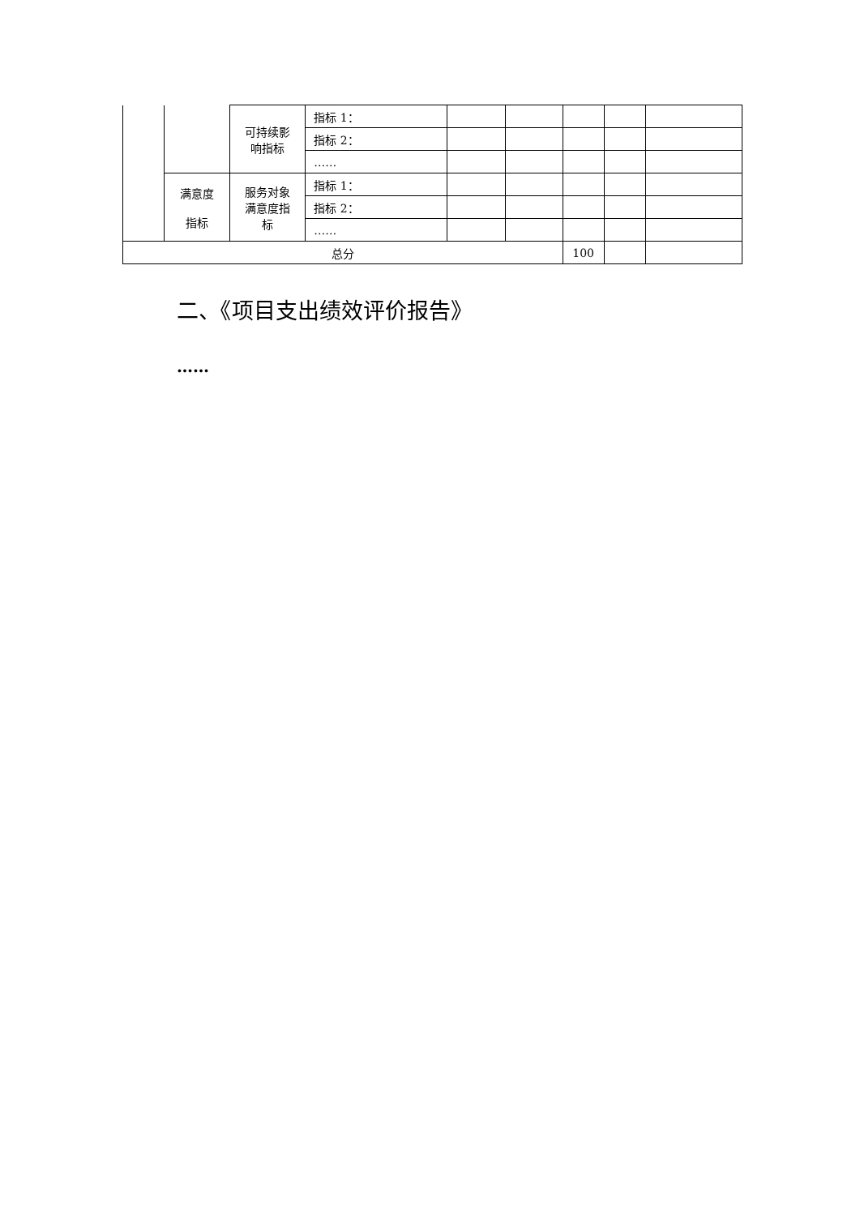| | | 可持续影 响指标 | 指标 1： | | | | | |
| | | | 指标 2： | | | | | |
| | | | …… | | | | | |
| | 满意度 指标 | 服务对象 满意度指 标 | 指标 1： | | | | | |
| | | | 指标 2： | | | | | |
| | | | …… | | | | | |
| 总分 | | | | | | 100 | | |
二、《项目支出绩效评价报告》
……